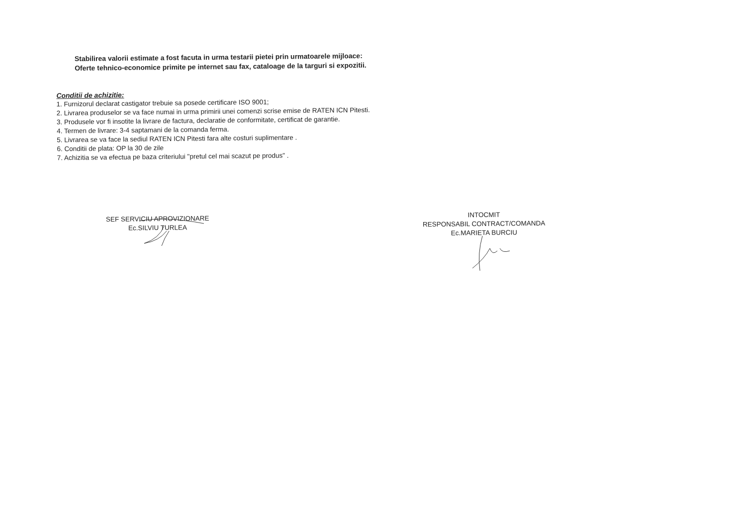Stabilirea valorii estimate a fost facuta in urma testarii pietei prin urmatoarele mijloace:
Oferte tehnico-economice primite pe internet sau fax, cataloage de la targuri si expozitii.
Conditii de achizitie:
1. Furnizorul declarat castigator trebuie sa posede certificare ISO 9001;
2. Livrarea produselor se va face numai in urma primirii unei comenzi scrise emise de RATEN ICN Pitesti.
3. Produsele vor fi insotite la livrare de factura, declaratie de conformitate, certificat de garantie.
4. Termen de livrare: 3-4 saptamani de la comanda ferma.
5. Livrarea se va face la sediul RATEN ICN Pitesti fara alte costuri suplimentare .
6. Conditii de plata: OP la 30 de zile
7. Achizitia se va efectua pe baza criteriului "pretul cel mai scazut pe produs" .
SEF SERVICIU APROVIZIONARE
Ec.SILVIU TURLEA
INTOCMIT
RESPONSABIL CONTRACT/COMANDA
Ec.MARIETA BURCIU